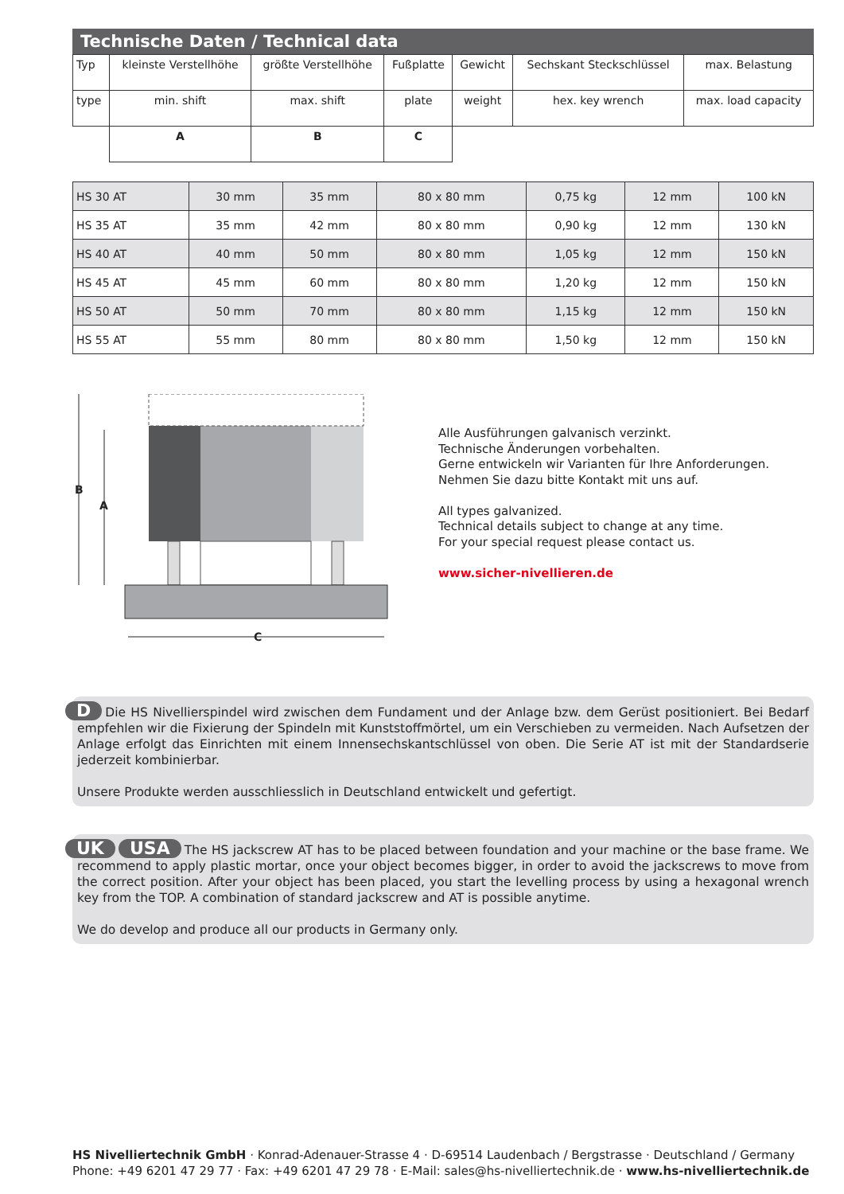Technische Daten / Technical data
| Typ | kleinste Verstellhöhe | größte Verstellhöhe | Fußplatte | Gewicht | Sechskant Steckschlüssel | max. Belastung |
| type | min. shift | max. shift | plate | weight | hex. key wrench | max. load capacity |
| | A | B | C | | | |
| HS 30 AT | 30 mm | 35 mm | 80 x 80 mm | 0,75 kg | 12 mm | 100 kN |
| HS 35 AT | 35 mm | 42 mm | 80 x 80 mm | 0,90 kg | 12 mm | 130 kN |
| HS 40 AT | 40 mm | 50 mm | 80 x 80 mm | 1,05 kg | 12 mm | 150 kN |
| HS 45 AT | 45 mm | 60 mm | 80 x 80 mm | 1,20 kg | 12 mm | 150 kN |
| HS 50 AT | 50 mm | 70 mm | 80 x 80 mm | 1,15 kg | 12 mm | 150 kN |
| HS 55 AT | 55 mm | 80 mm | 80 x 80 mm | 1,50 kg | 12 mm | 150 kN |
B
A
C
Alle Ausführungen galvanisch verzinkt.
Technische Änderungen vorbehalten.
Gerne entwickeln wir Varianten für Ihre Anforderungen.
Nehmen Sie dazu bitte Kontakt mit uns auf.
All types galvanized.
Technical details subject to change at any time.
For your special request please contact us.
www.sicher-nivellieren.de
D Die HS Nivellierspindel wird zwischen dem Fundament und der Anlage bzw. dem Gerüst positioniert. Bei Bedarf empfehlen wir die Fixierung der Spindeln mit Kunststoffmörtel, um ein Verschieben zu vermeiden. Nach Aufsetzen der Anlage erfolgt das Einrichten mit einem Innensechskantschlüssel von oben. Die Serie AT ist mit der Standardserie jederzeit kombinierbar.
Unsere Produkte werden ausschliesslich in Deutschland entwickelt und gefertigt.
UK USA The HS jackscrew AT has to be placed between foundation and your machine or the base frame. We recommend to apply plastic mortar, once your object becomes bigger, in order to avoid the jackscrews to move from the correct position. After your object has been placed, you start the levelling process by using a hexagonal wrench key from the TOP. A combination of standard jackscrew and AT is possible anytime.
We do develop and produce all our products in Germany only.
HS Nivelliertechnik GmbH · Konrad-Adenauer-Strasse 4 · D-69514 Laudenbach / Bergstrasse · Deutschland / Germany Phone: +49 6201 47 29 77 · Fax: +49 6201 47 29 78 · E-Mail: sales@hs-nivelliertechnik.de · www.hs-nivelliertechnik.de